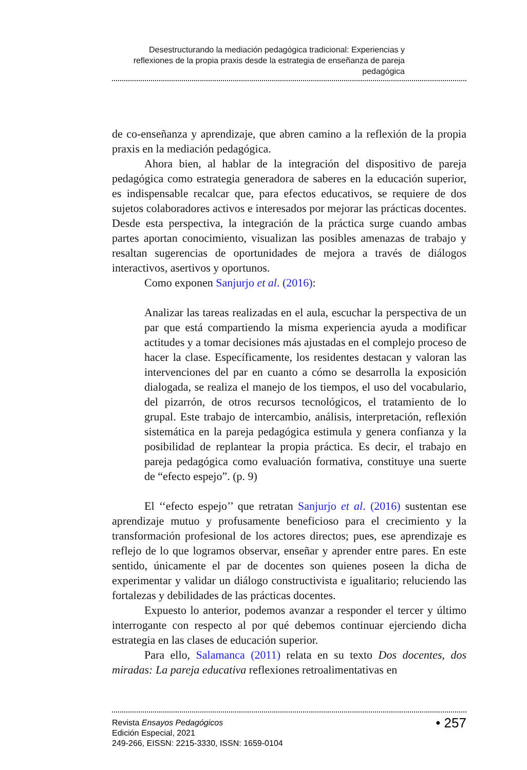Desestructurando la mediación pedagógica tradicional: Experiencias y reflexiones de la propia praxis desde la estrategia de enseñanza de pareja pedagógica
de co-enseñanza y aprendizaje, que abren camino a la reflexión de la propia praxis en la mediación pedagógica.
Ahora bien, al hablar de la integración del dispositivo de pareja pedagógica como estrategia generadora de saberes en la educación superior, es indispensable recalcar que, para efectos educativos, se requiere de dos sujetos colaboradores activos e interesados por mejorar las prácticas docentes. Desde esta perspectiva, la integración de la práctica surge cuando ambas partes aportan conocimiento, visualizan las posibles amenazas de trabajo y resaltan sugerencias de oportunidades de mejora a través de diálogos interactivos, asertivos y oportunos.
Como exponen Sanjurjo et al. (2016):
Analizar las tareas realizadas en el aula, escuchar la perspectiva de un par que está compartiendo la misma experiencia ayuda a modificar actitudes y a tomar decisiones más ajustadas en el complejo proceso de hacer la clase. Específicamente, los residentes destacan y valoran las intervenciones del par en cuanto a cómo se desarrolla la exposición dialogada, se realiza el manejo de los tiempos, el uso del vocabulario, del pizarrón, de otros recursos tecnológicos, el tratamiento de lo grupal. Este trabajo de intercambio, análisis, interpretación, reflexión sistemática en la pareja pedagógica estimula y genera confianza y la posibilidad de replantear la propia práctica. Es decir, el trabajo en pareja pedagógica como evaluación formativa, constituye una suerte de “efecto espejo”. (p. 9)
El ‘‘efecto espejo’’ que retratan Sanjurjo et al. (2016) sustentan ese aprendizaje mutuo y profusamente beneficioso para el crecimiento y la transformación profesional de los actores directos; pues, ese aprendizaje es reflejo de lo que logramos observar, enseñar y aprender entre pares. En este sentido, únicamente el par de docentes son quienes poseen la dicha de experimentar y validar un diálogo constructivista e igualitario; reluciendo las fortalezas y debilidades de las prácticas docentes.
Expuesto lo anterior, podemos avanzar a responder el tercer y último interrogante con respecto al por qué debemos continuar ejerciendo dicha estrategia en las clases de educación superior.
Para ello, Salamanca (2011) relata en su texto Dos docentes, dos miradas: La pareja educativa reflexiones retroalimentativas en
Revista Ensayos Pedagógicos
Edición Especial, 2021
249-266, EISSN: 2215-3330, ISSN: 1659-0104
• 257